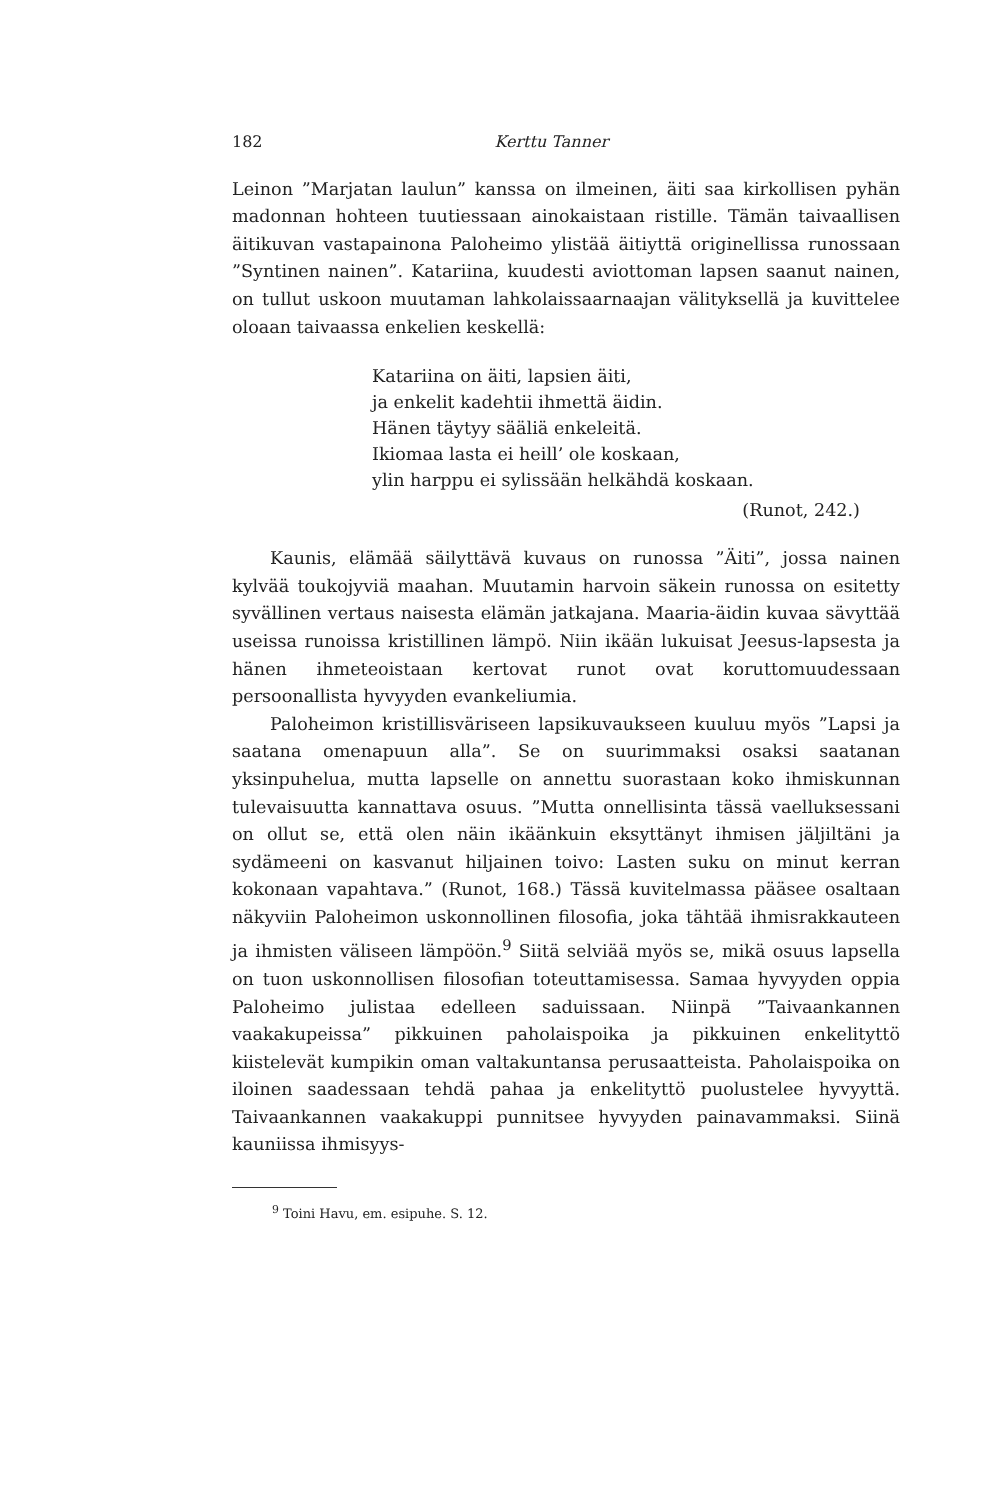182 Kerttu Tanner
Leinon ”Marjatan laulun” kanssa on ilmeinen, äiti saa kirkollisen pyhän madonnan hohteen tuutiessaan ainokaistaan ristille. Tämän taivaallisen äitikuvan vastapainona Paloheimo ylistää äitiyttä originellissa runossaan ”Syntinen nainen”. Katariina, kuudesti aviottoman lapsen saanut nainen, on tullut uskoon muutaman lahkolaissaarnaajan välityksellä ja kuvittelee oloaan taivaassa enkelien keskellä:
Katariina on äiti, lapsien äiti,
ja enkelit kadehtii ihmettä äidin.
Hänen täytyy sääliä enkeleitä.
Ikiomaa lasta ei heill’ ole koskaan,
ylin harppu ei sylissään helkähdä koskaan.
(Runot, 242.)
Kaunis, elämää säilyttävä kuvaus on runossa ”Äiti”, jossa nainen kylvää toukojyviä maahan. Muutamin harvoin säkein runossa on esitetty syvällinen vertaus naisesta elämän jatkajana. Maaria-äidin kuvaa sävyttää useissa runoissa kristillinen lämpö. Niin ikään lukuisat Jeesus-lapsesta ja hänen ihmeteoistaan kertovat runot ovat koruttomuudessaan persoonallista hyvyyden evankeliumia.
Paloheimon kristillisväriseen lapsikuvaukseen kuuluu myös ”Lapsi ja saatana omenapuun alla”. Se on suurimmaksi osaksi saatanan yksinpuhelua, mutta lapselle on annettu suorastaan koko ihmiskunnan tulevaisuutta kannattava osuus. ”Mutta onnellisinta tässä vaelluksessani on ollut se, että olen näin ikäänkuin eksyttänyt ihmisen jäljiltäni ja sydämeeni on kasvanut hiljainen toivo: Lasten suku on minut kerran kokonaan vapahtava.” (Runot, 168.) Tässä kuvitelmassa pääsee osaltaan näkyviin Paloheimon uskonnollinen filosofia, joka tähtää ihmisrakkauteen ja ihmisten väliseen lämpöön.<sup>9</sup> Siitä selviää myös se, mikä osuus lapsella on tuon uskonnollisen filosofian toteuttamisessa. Samaa hyvyyden oppia Paloheimo julistaa edelleen saduissaan. Niinpä ”Taivaankannen vaakakupeissa” pikkuinen paholaispoika ja pikkuinen enkelityttö kiistelevät kumpikin oman valtakuntansa perusaatteista. Paholaispoika on iloinen saadessaan tehdä pahaa ja enkelityttö puolustelee hyvyyttä. Taivaankannen vaakakuppi punnitsee hyvyyden painavammaksi. Siinä kauniissa ihmisyys-
<sup>9</sup> Toini Havu, em. esipuhe. S. 12.